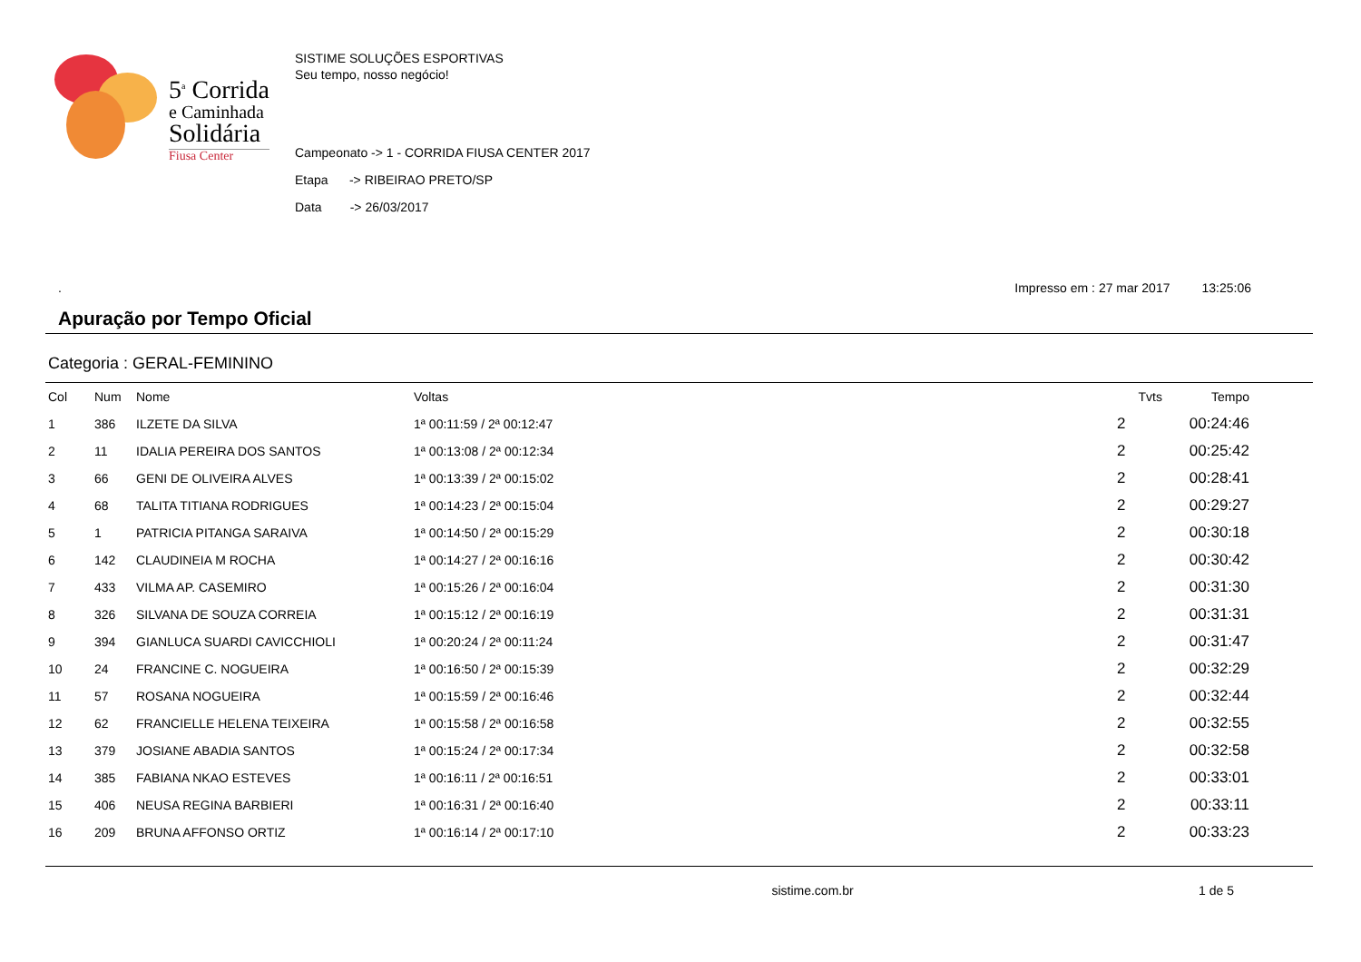5<sup>a</sup> Corrida
e Caminhada
Solidária
Fiusa Center
SISTIME SOLUÇÕES ESPORTIVAS
Seu tempo, nosso negócio!
Campeonato -> 1 - CORRIDA FIUSA CENTER 2017
Etapa -> RIBEIRAO PRETO/SP
Data -> 26/03/2017
. Impresso em : 27 mar 2017 13:25:06
Apuração por Tempo Oficial
Categoria : GERAL-FEMININO
| Col | Num | Nome | Voltas | Tvts | Tempo |
| --- | --- | --- | --- | --- | --- |
| 1 | 386 | ILZETE DA SILVA | 1ª 00:11:59 / 2ª 00:12:47 | 2 | 00:24:46 |
| 2 | 11 | IDALIA PEREIRA DOS SANTOS | 1ª 00:13:08 / 2ª 00:12:34 | 2 | 00:25:42 |
| 3 | 66 | GENI DE OLIVEIRA ALVES | 1ª 00:13:39 / 2ª 00:15:02 | 2 | 00:28:41 |
| 4 | 68 | TALITA TITIANA RODRIGUES | 1ª 00:14:23 / 2ª 00:15:04 | 2 | 00:29:27 |
| 5 | 1 | PATRICIA PITANGA SARAIVA | 1ª 00:14:50 / 2ª 00:15:29 | 2 | 00:30:18 |
| 6 | 142 | CLAUDINEIA M ROCHA | 1ª 00:14:27 / 2ª 00:16:16 | 2 | 00:30:42 |
| 7 | 433 | VILMA AP. CASEMIRO | 1ª 00:15:26 / 2ª 00:16:04 | 2 | 00:31:30 |
| 8 | 326 | SILVANA DE SOUZA CORREIA | 1ª 00:15:12 / 2ª 00:16:19 | 2 | 00:31:31 |
| 9 | 394 | GIANLUCA SUARDI CAVICCHIOLI | 1ª 00:20:24 / 2ª 00:11:24 | 2 | 00:31:47 |
| 10 | 24 | FRANCINE C. NOGUEIRA | 1ª 00:16:50 / 2ª 00:15:39 | 2 | 00:32:29 |
| 11 | 57 | ROSANA NOGUEIRA | 1ª 00:15:59 / 2ª 00:16:46 | 2 | 00:32:44 |
| 12 | 62 | FRANCIELLE HELENA TEIXEIRA | 1ª 00:15:58 / 2ª 00:16:58 | 2 | 00:32:55 |
| 13 | 379 | JOSIANE ABADIA SANTOS | 1ª 00:15:24 / 2ª 00:17:34 | 2 | 00:32:58 |
| 14 | 385 | FABIANA NKAO ESTEVES | 1ª 00:16:11 / 2ª 00:16:51 | 2 | 00:33:01 |
| 15 | 406 | NEUSA REGINA BARBIERI | 1ª 00:16:31 / 2ª 00:16:40 | 2 | 00:33:11 |
| 16 | 209 | BRUNA AFFONSO ORTIZ | 1ª 00:16:14 / 2ª 00:17:10 | 2 | 00:33:23 |
sistime.com.br 1 de 5